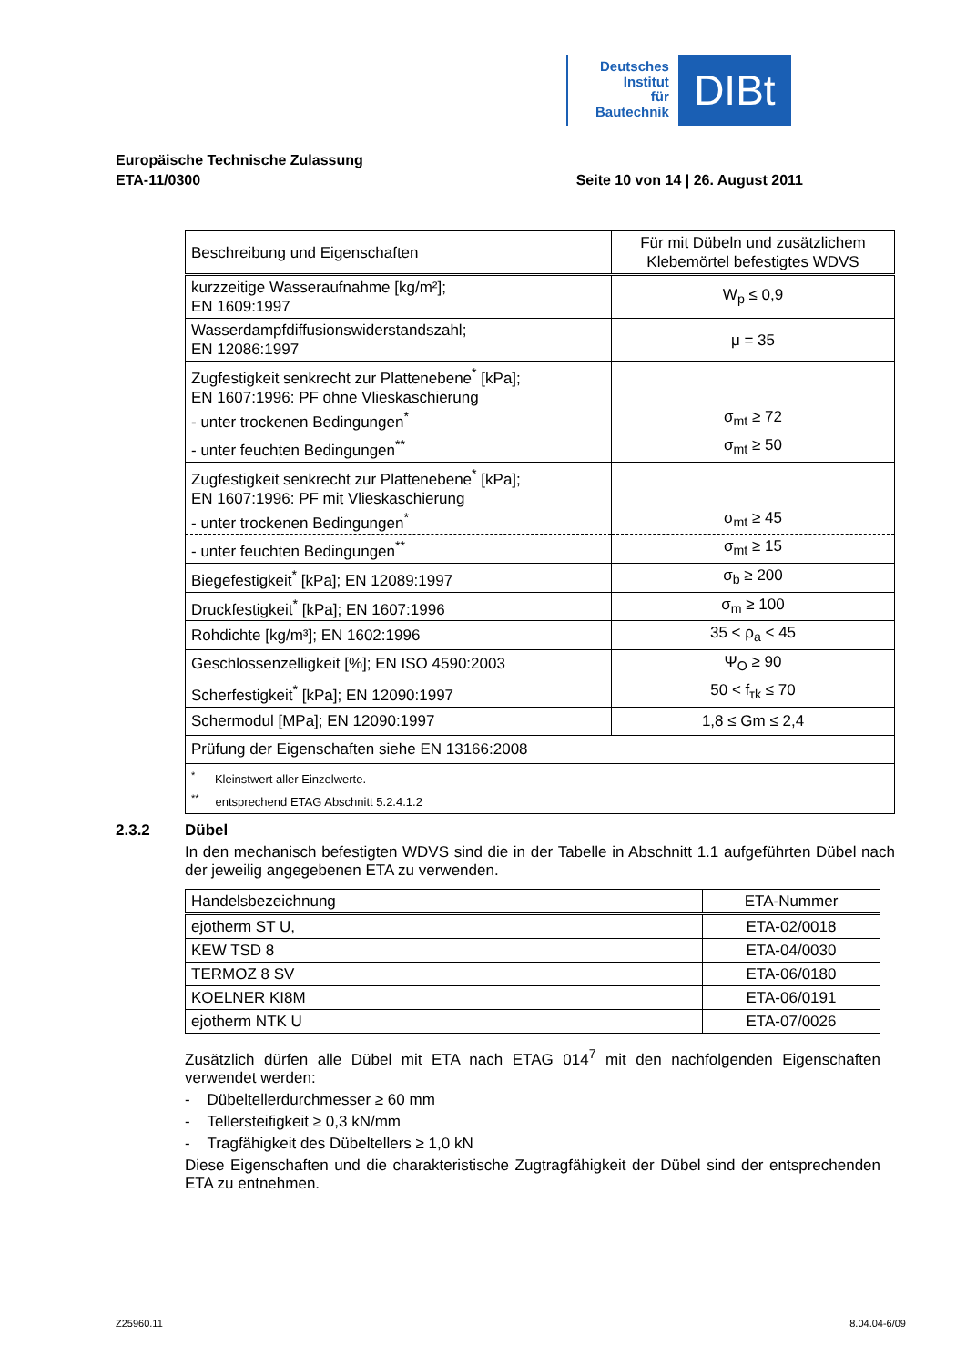Deutsches
Institut
für
Bautechnik
DIBt
Europäische Technische Zulassung
ETA-11/0300 Seite 10 von 14 | 26. August 2011
| Beschreibung und Eigenschaften | Für mit Dübeln und zusätzlichem Klebemörtel befestigtes WDVS |
| --- | --- |
| kurzzeitige Wasseraufnahme [kg/m²]; EN 1609:1997 | W<sub>p</sub> ≤ 0,9 |
| Wasserdampfdiffusionswiderstandszahl; EN 12086:1997 | μ = 35 |
| Zugfestigkeit senkrecht zur Plattenebene<sup>*</sup> [kPa]; EN 1607:1996: PF ohne Vlieskaschierung - unter trockenen Bedingungen<sup>*</sup> | σ<sub>mt</sub> ≥ 72 |
| - unter feuchten Bedingungen<sup>**</sup> | σ<sub>mt</sub> ≥ 50 |
| Zugfestigkeit senkrecht zur Plattenebene<sup>*</sup> [kPa]; EN 1607:1996: PF mit Vlieskaschierung - unter trockenen Bedingungen<sup>*</sup> | σ<sub>mt</sub> ≥ 45 |
| - unter feuchten Bedingungen<sup>**</sup> | σ<sub>mt</sub> ≥ 15 |
| Biegefestigkeit<sup>*</sup> [kPa]; EN 12089:1997 | σ<sub>b</sub> ≥ 200 |
| Druckfestigkeit<sup>*</sup> [kPa]; EN 1607:1996 | σ<sub>m</sub> ≥ 100 |
| Rohdichte [kg/m³]; EN 1602:1996 | 35 < ρ<sub>a</sub> < 45 |
| Geschlossenzelligkeit [%]; EN ISO 4590:2003 | Ψ<sub>O</sub> ≥ 90 |
| Scherfestigkeit<sup>*</sup> [kPa]; EN 12090:1997 | 50 < f<sub>τk</sub> ≤ 70 |
| Schermodul [MPa]; EN 12090:1997 | 1,8 ≤ Gm ≤ 2,4 |
| Prüfung der Eigenschaften siehe EN 13166:2008 | |
| <sup>*</sup> Kleinstwert aller Einzelwerte. <sup>**</sup> entsprechend ETAG Abschnitt 5.2.4.1.2 | |
2.3.2 Dübel
In den mechanisch befestigten WDVS sind die in der Tabelle in Abschnitt 1.1 aufgeführten Dübel nach der jeweilig angegebenen ETA zu verwenden.
| Handelsbezeichnung | ETA-Nummer |
| --- | --- |
| ejotherm ST U, | ETA-02/0018 |
| KEW TSD 8 | ETA-04/0030 |
| TERMOZ 8 SV | ETA-06/0180 |
| KOELNER KI8M | ETA-06/0191 |
| ejotherm NTK U | ETA-07/0026 |
Zusätzlich dürfen alle Dübel mit ETA nach ETAG 014<sup>7</sup> mit den nachfolgenden Eigenschaften verwendet werden:
- Dübeltellerdurchmesser ≥ 60 mm
- Tellersteifigkeit ≥ 0,3 kN/mm
- Tragfähigkeit des Dübeltellers ≥ 1,0 kN
Diese Eigenschaften und die charakteristische Zugtragfähigkeit der Dübel sind der entsprechenden ETA zu entnehmen.
Z25960.11 8.04.04-6/09